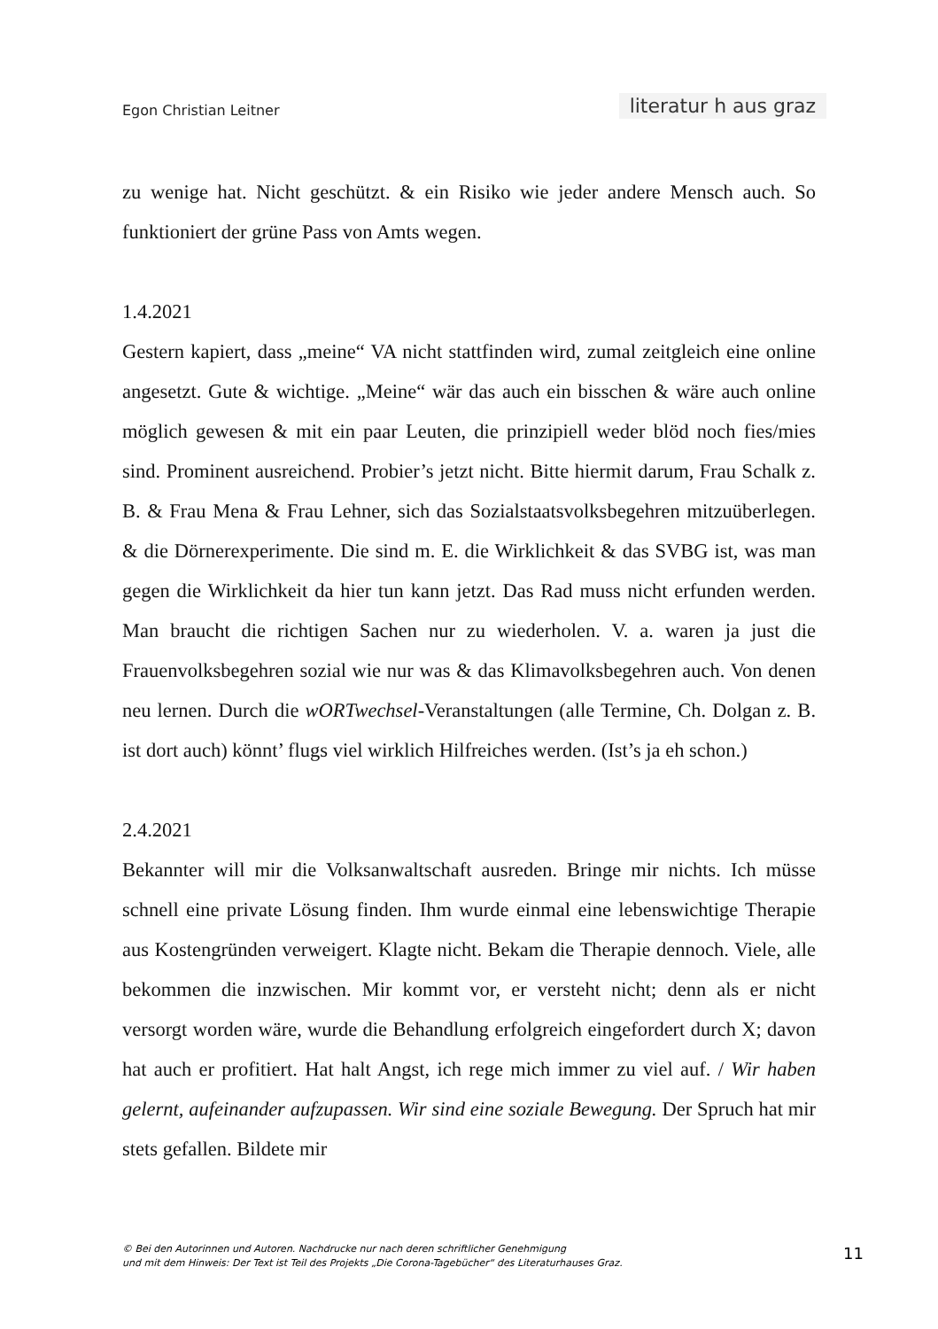Egon Christian Leitner literatur h aus graz
zu wenige hat. Nicht geschützt. & ein Risiko wie jeder andere Mensch auch. So funktioniert der grüne Pass von Amts wegen.
1.4.2021
Gestern kapiert, dass „meine“ VA nicht stattfinden wird, zumal zeitgleich eine online angesetzt. Gute & wichtige. „Meine“ wär das auch ein bisschen & wäre auch online möglich gewesen & mit ein paar Leuten, die prinzipiell weder blöd noch fies/mies sind. Prominent ausreichend. Probier’s jetzt nicht. Bitte hiermit darum, Frau Schalk z. B. & Frau Mena & Frau Lehner, sich das Sozialstaats­volksbegehren mitzuüberlegen. & die Dörnerexperimente. Die sind m. E. die Wirklichkeit & das SVBG ist, was man gegen die Wirklichkeit da hier tun kann jetzt. Das Rad muss nicht erfunden werden. Man braucht die richtigen Sachen nur zu wiederholen. V. a. waren ja just die Frauenvolksbegehren sozial wie nur was & das Klimavolksbegehren auch. Von denen neu lernen. Durch die wORT­wechsel-Veranstaltungen (alle Termine, Ch. Dolgan z. B. ist dort auch) könnt’ flugs viel wirklich Hilfreiches werden. (Ist’s ja eh schon.)
2.4.2021
Bekannter will mir die Volksanwaltschaft ausreden. Bringe mir nichts. Ich müsse schnell eine private Lösung finden. Ihm wurde einmal eine lebenswich­tige Therapie aus Kostengründen verweigert. Klagte nicht. Bekam die Thera­pie dennoch. Viele, alle bekommen die inzwischen. Mir kommt vor, er versteht nicht; denn als er nicht versorgt worden wäre, wurde die Behandlung erfolg­reich eingefordert durch X; davon hat auch er profitiert. Hat halt Angst, ich rege mich immer zu viel auf. / Wir haben gelernt, aufeinander aufzupassen. Wir sind eine soziale Bewegung. Der Spruch hat mir stets gefallen. Bildete mir
© Bei den Autorinnen und Autoren. Nachdrucke nur nach deren schriftlicher Genehmigung
und mit dem Hinweis: Der Text ist Teil des Projekts „Die Corona-Tagebücher“ des Literaturhauses Graz.
11